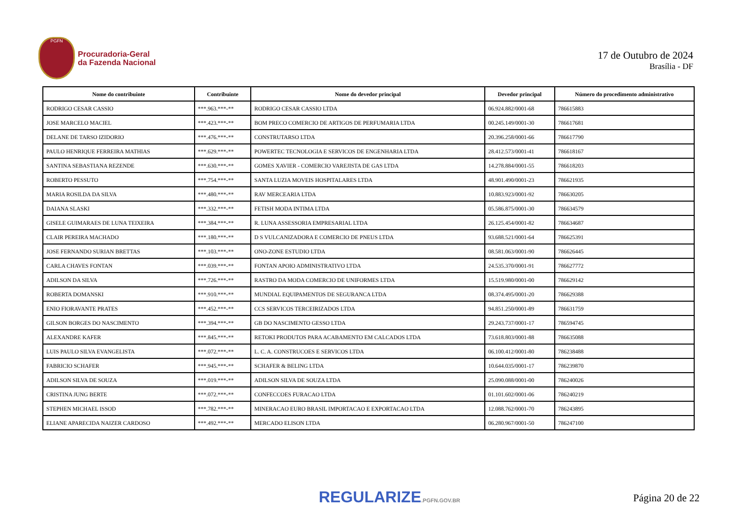PGFN
Procuradoria-Geral
da Fazenda Nacional
17 de Outubro de 2024
Brasília - DF
| Nome do contribuinte | Contribuinte | Nome do devedor principal | Devedor principal | Número do procedimento administrativo |
| --- | --- | --- | --- | --- |
| RODRIGO CESAR CASSIO | ***.963.***-** | RODRIGO CESAR CASSIO LTDA | 06.924.882/0001-68 | 786615883 |
| JOSE MARCELO MACIEL | ***.423.***-** | BOM PRECO COMERCIO DE ARTIGOS DE PERFUMARIA LTDA | 00.245.149/0001-30 | 786617681 |
| DELANE DE TARSO IZIDORIO | ***.476.***-** | CONSTRUTARSO LTDA | 20.396.258/0001-66 | 786617790 |
| PAULO HENRIQUE FERREIRA MATHIAS | ***.629.***-** | POWERTEC TECNOLOGIA E SERVICOS DE ENGENHARIA LTDA | 28.412.573/0001-41 | 786618167 |
| SANTINA SEBASTIANA REZENDE | ***.630.***-** | GOMES XAVIER - COMERCIO VAREJISTA DE GAS LTDA | 14.278.884/0001-55 | 786618203 |
| ROBERTO PESSUTO | ***.754.***-** | SANTA LUZIA MOVEIS HOSPITALARES LTDA | 48.901.490/0001-23 | 786621935 |
| MARIA ROSILDA DA SILVA | ***.480.***-** | RAV MERCEARIA LTDA | 10.883.923/0001-92 | 786630205 |
| DAIANA SLASKI | ***.332.***-** | FETISH MODA INTIMA LTDA | 05.586.875/0001-30 | 786634579 |
| GISELE GUIMARAES DE LUNA TEIXEIRA | ***.384.***-** | R. LUNA ASSESSORIA EMPRESARIAL LTDA | 26.125.454/0001-82 | 786634687 |
| CLAIR PEREIRA MACHADO | ***.180.***-** | D S VULCANIZADORA E COMERCIO DE PNEUS LTDA | 93.688.521/0001-64 | 786625391 |
| JOSE FERNANDO SURIAN BRETTAS | ***.103.***-** | ONO-ZONE ESTUDIO LTDA | 08.581.063/0001-90 | 786626445 |
| CARLA CHAVES FONTAN | ***.039.***-** | FONTAN APOIO ADMINISTRATIVO LTDA | 24.535.370/0001-91 | 786627772 |
| ADILSON DA SILVA | ***.726.***-** | RASTRO DA MODA COMERCIO DE UNIFORMES LTDA | 15.519.980/0001-00 | 786629142 |
| ROBERTA DOMANSKI | ***.910.***-** | MUNDIAL EQUIPAMENTOS DE SEGURANCA LTDA | 08.374.495/0001-20 | 786629388 |
| ENIO FIORAVANTE PRATES | ***.452.***-** | CCS SERVICOS TERCEIRIZADOS LTDA | 94.851.250/0001-89 | 786631759 |
| GILSON BORGES DO NASCIMENTO | ***.394.***-** | GB DO NASCIMENTO GESSO LTDA | 29.243.737/0001-17 | 786594745 |
| ALEXANDRE KAFER | ***.845.***-** | RETOKI PRODUTOS PARA ACABAMENTO EM CALCADOS LTDA | 73.618.803/0001-88 | 786635088 |
| LUIS PAULO SILVA EVANGELISTA | ***.072.***-** | L. C. A. CONSTRUCOES E SERVICOS LTDA | 06.100.412/0001-80 | 786238488 |
| FABRICIO SCHAFER | ***.945.***-** | SCHAFER & BELING LTDA | 10.644.035/0001-17 | 786239870 |
| ADILSON SILVA DE SOUZA | ***.019.***-** | ADILSON SILVA DE SOUZA LTDA | 25.090.088/0001-00 | 786240026 |
| CRISTINA JUNG BERTE | ***.072.***-** | CONFECCOES FURACAO LTDA | 01.101.602/0001-06 | 786240219 |
| STEPHEN MICHAEL ISSOD | ***.782.***-** | MINERACAO EURO BRASIL IMPORTACAO E EXPORTACAO LTDA | 12.088.762/0001-70 | 786243895 |
| ELIANE APARECIDA NAIZER CARDOSO | ***.492.***-** | MERCADO ELISON LTDA | 06.280.967/0001-50 | 786247100 |
REGULARIZE.PGFN.GOV.BR
Página 20 de 22